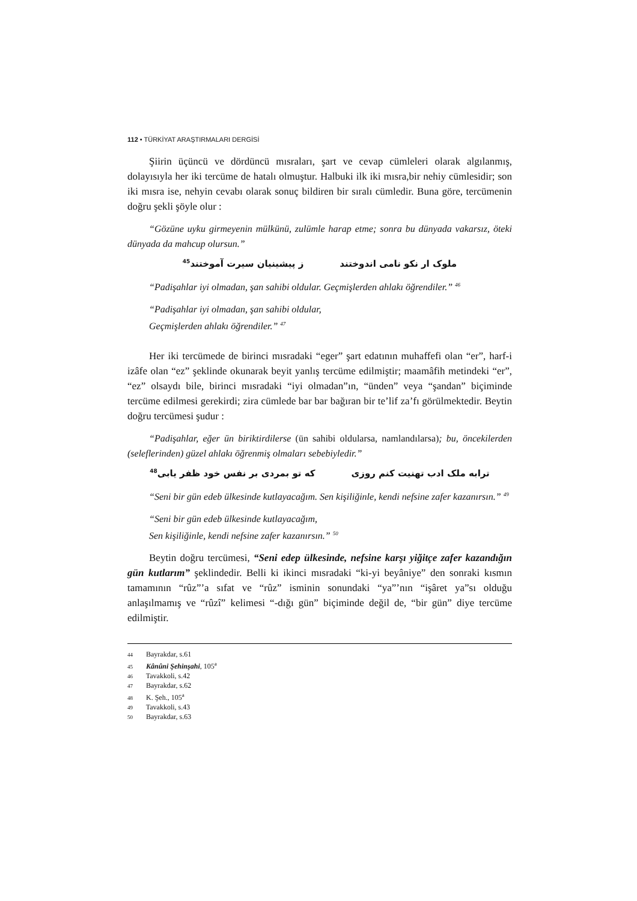112 • TÜRKİYAT ARAŞTIRMALARI DERGİSİ
Şiirin üçüncü ve dördüncü mısraları, şart ve cevap cümleleri olarak algılanmış, dolayısıyla her iki tercüme de hatalı olmuştur. Halbuki ilk iki mısra,bir nehiy cümlesidir; son iki mısra ise, nehyin cevabı olarak sonuç bildiren bir sıralı cümledir. Buna göre, tercümenin doğru şekli şöyle olur :
“Gözüne uyku girmeyenin mülkünü, zulümle harap etme; sonra bu dünyada vakarsız, öteki dünyada da mahcup olursun.”
ملوک ار نکو نامی اندوختند ز پیشینیان سیرت آموختند<sup>45</sup>
“Padişahlar iyi olmadan, şan sahibi oldular. Geçmişlerden ahlakı öğrendiler.” <sup>46</sup>
“Padişahlar iyi olmadan, şan sahibi oldular,
Geçmişlerden ahlakı öğrendiler.” <sup>47</sup>
Her iki tercümede de birinci mısradaki “eger” şart edatının muhaffefi olan “er”, harf-i izâfe olan “ez” şeklinde okunarak beyit yanlış tercüme edilmiştir; maamâfih metindeki “er”, “ez” olsaydı bile, birinci mısradaki “iyi olmadan”ın, “ünden” veya “şandan” biçiminde tercüme edilmesi gerekirdi; zira cümlede bar bar bağıran bir te’lif za’fı görülmektedir. Beytin doğru tercümesi şudur :
“Padişahlar, eğer ün biriktirdilerse (ün sahibi oldularsa, namlandılarsa); bu, öncekilerden (seleflerinden) güzel ahlakı öğrenmiş olmaları sebebiyledir.”
ترابه ملک ادب تهنیت کنم روزی که تو بمردی بر نفس خود ظفر یابی<sup>48</sup>
“Seni bir gün edeb ülkesinde kutlayacağım. Sen kişiliğinle, kendi nefsine zafer kazanırsın.” <sup>49</sup>
“Seni bir gün edeb ülkesinde kutlayacağım,
Sen kişiliğinle, kendi nefsine zafer kazanırsın.” <sup>50</sup>
Beytin doğru tercümesi, “Seni edep ülkesinde, nefsine karşı yiğitçe zafer kazandığın gün kutlarım” şeklindedir. Belli ki ikinci mısradaki “ki-yi beyâniye” den sonraki kısmın tamamının “rûz”’a sıfat ve “rûz” isminin sonundaki “ya”’nın “işâret ya”sı olduğu anlaşılmamış ve “rûzî” kelimesi “-dığı gün” biçiminde değil de, “bir gün” diye tercüme edilmiştir.
44 Bayrakdar, s.61
45 Kânûni Şehinşahi, 105<sup>a</sup>
46 Tavakkoli, s.42
47 Bayrakdar, s.62
48 K. Şeh., 105<sup>a</sup>
49 Tavakkoli, s.43
50 Bayrakdar, s.63